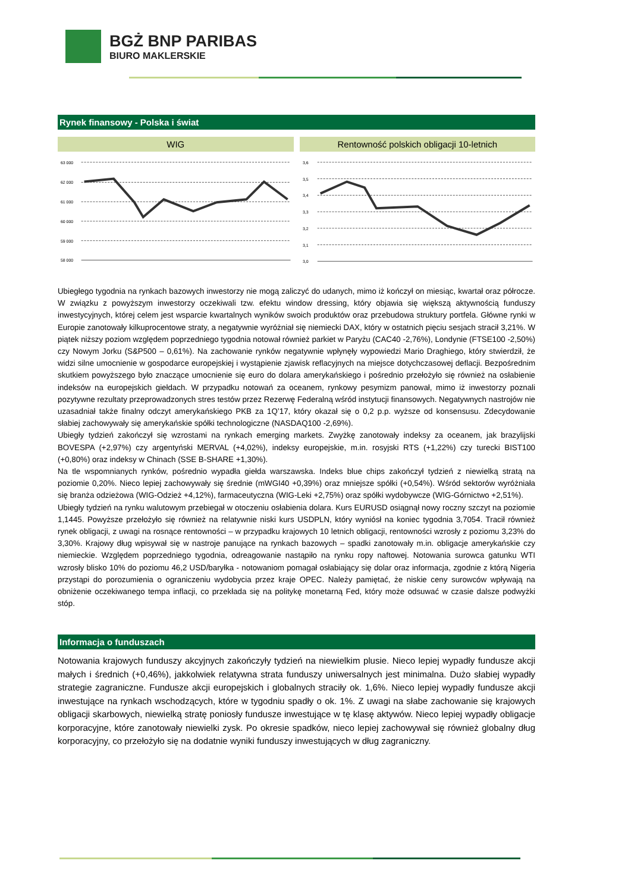BGŻ BNP PARIBAS
BIURO MAKLERSKIE
Rynek finansowy - Polska i świat
WIG Rentowność polskich obligacji 10-letnich
63 000
62 000
61 000
60 000
59 000
58 000
3,6
3,5
3,4
3,3
3,2
3,1
3,0
Ubiegłego tygodnia na rynkach bazowych inwestorzy nie mogą zaliczyć do udanych, mimo iż kończył on miesiąc, kwartał oraz półrocze. W związku z powyższym inwestorzy oczekiwali tzw. efektu window dressing, który objawia się większą aktywnością funduszy inwestycyjnych, której celem jest wsparcie kwartalnych wyników swoich produktów oraz przebudowa struktury portfela. Główne rynki w Europie zanotowały kilkuprocentowe straty, a negatywnie wyróżniał się niemiecki DAX, który w ostatnich pięciu sesjach stracił 3,21%. W piątek niższy poziom względem poprzedniego tygodnia notował również parkiet w Paryżu (CAC40 -2,76%), Londynie (FTSE100 -2,50%) czy Nowym Jorku (S&P500 – 0,61%). Na zachowanie rynków negatywnie wpłynęły wypowiedzi Mario Draghiego, który stwierdził, że widzi silne umocnienie w gospodarce europejskiej i wystąpienie zjawisk reflacyjnych na miejsce dotychczasowej deflacji. Bezpośrednim skutkiem powyższego było znaczące umocnienie się euro do dolara amerykańskiego i pośrednio przełożyło się również na osłabienie indeksów na europejskich giełdach. W przypadku notowań za oceanem, rynkowy pesymizm panował, mimo iż inwestorzy poznali pozytywne rezultaty przeprowadzonych stres testów przez Rezerwę Federalną wśród instytucji finansowych. Negatywnych nastrojów nie uzasadniał także finalny odczyt amerykańskiego PKB za 1Q’17, który okazał się o 0,2 p.p. wyższe od konsensusu. Zdecydowanie słabiej zachowywały się amerykańskie spółki technologiczne (NASDAQ100 -2,69%).
Ubiegły tydzień zakończył się wzrostami na rynkach emerging markets. Zwyżkę zanotowały indeksy za oceanem, jak brazylijski BOVESPA (+2,97%) czy argentyński MERVAL (+4,02%), indeksy europejskie, m.in. rosyjski RTS (+1,22%) czy turecki BIST100 (+0,80%) oraz indeksy w Chinach (SSE B-SHARE +1,30%).
Na tle wspomnianych rynków, pośrednio wypadła giełda warszawska. Indeks blue chips zakończył tydzień z niewielką stratą na poziomie 0,20%. Nieco lepiej zachowywały się średnie (mWGI40 +0,39%) oraz mniejsze spółki (+0,54%). Wśród sektorów wyróżniała się branża odzieżowa (WIG-Odzież +4,12%), farmaceutyczna (WIG-Leki +2,75%) oraz spółki wydobywcze (WIG-Górnictwo +2,51%).
Ubiegły tydzień na rynku walutowym przebiegał w otoczeniu osłabienia dolara. Kurs EURUSD osiągnął nowy roczny szczyt na poziomie 1,1445. Powyższe przełożyło się również na relatywnie niski kurs USDPLN, który wyniósł na koniec tygodnia 3,7054. Tracił również rynek obligacji, z uwagi na rosnące rentowności – w przypadku krajowych 10 letnich obligacji, rentowności wzrosły z poziomu 3,23% do 3,30%. Krajowy dług wpisywał się w nastroje panujące na rynkach bazowych – spadki zanotowały m.in. obligacje amerykańskie czy niemieckie. Względem poprzedniego tygodnia, odreagowanie nastąpiło na rynku ropy naftowej. Notowania surowca gatunku WTI wzrosły blisko 10% do poziomu 46,2 USD/baryłka - notowaniom pomagał osłabiający się dolar oraz informacja, zgodnie z którą Nigeria przystąpi do porozumienia o ograniczeniu wydobycia przez kraje OPEC. Należy pamiętać, że niskie ceny surowców wpływają na obniżenie oczekiwanego tempa inflacji, co przekłada się na politykę monetarną Fed, który może odsuwać w czasie dalsze podwyżki stóp.
Informacja o funduszach
Notowania krajowych funduszy akcyjnych zakończyły tydzień na niewielkim plusie. Nieco lepiej wypadły fundusze akcji małych i średnich (+0,46%), jakkolwiek relatywna strata funduszy uniwersalnych jest minimalna. Dużo słabiej wypadły strategie zagraniczne. Fundusze akcji europejskich i globalnych straciły ok. 1,6%. Nieco lepiej wypadły fundusze akcji inwestujące na rynkach wschodzących, które w tygodniu spadły o ok. 1%. Z uwagi na słabe zachowanie się krajowych obligacji skarbowych, niewielką stratę poniosły fundusze inwestujące w tę klasę aktywów. Nieco lepiej wypadły obligacje korporacyjne, które zanotowały niewielki zysk. Po okresie spadków, nieco lepiej zachowywał się również globalny dług korporacyjny, co przełożyło się na dodatnie wyniki funduszy inwestujących w dług zagraniczny.